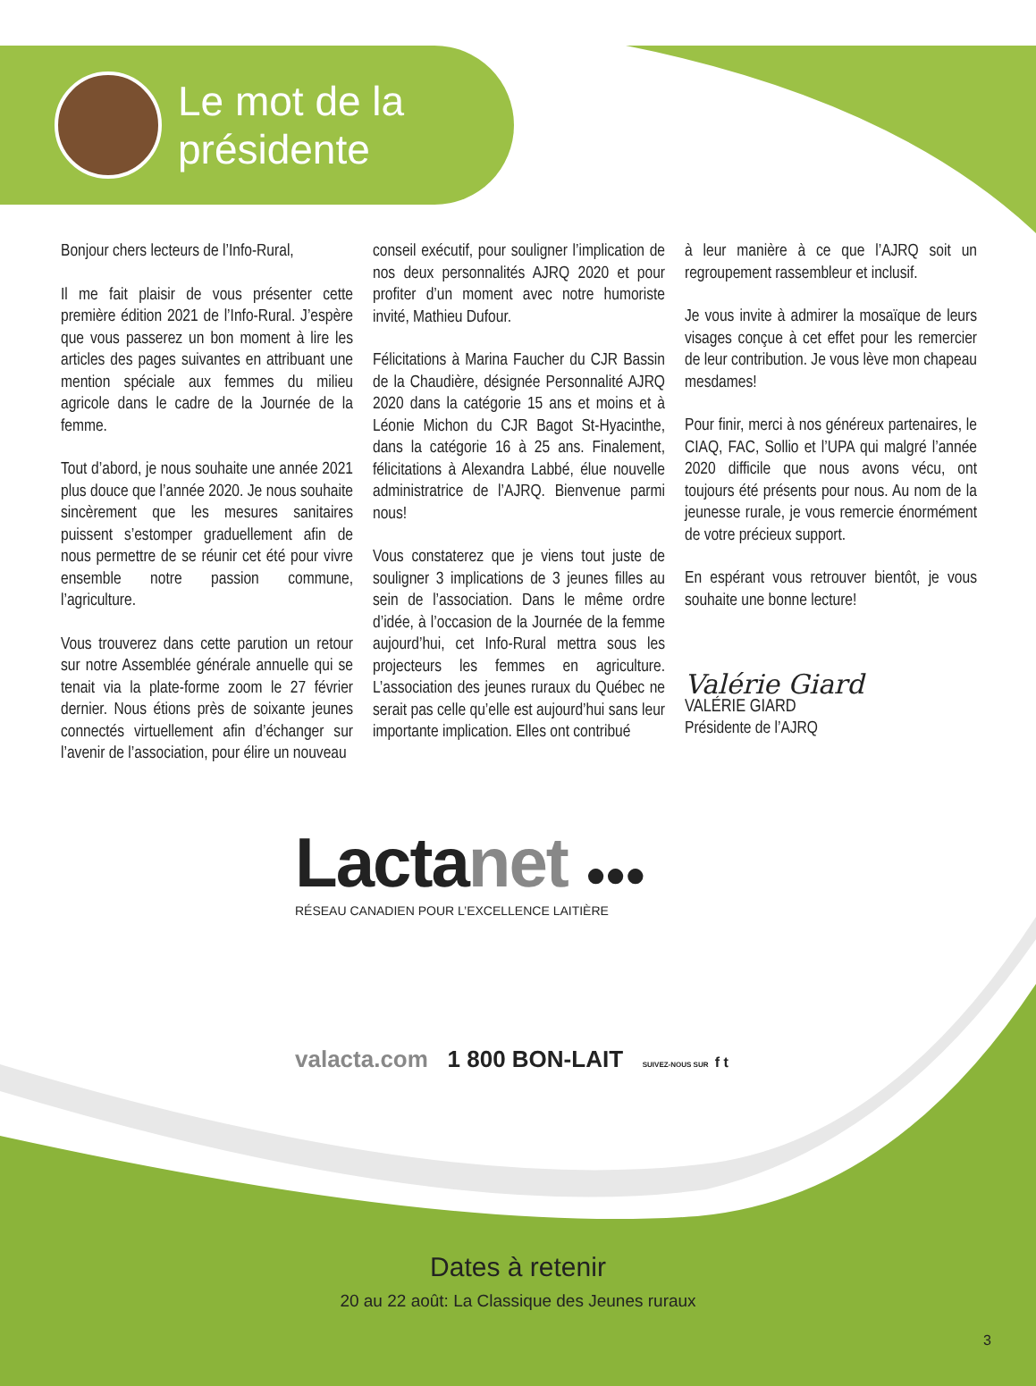Le mot de la
présidente
Bonjour chers lecteurs de l’Info-Rural,
Il me fait plaisir de vous présenter cette première édition 2021 de l’Info-Rural. J’espère que vous passerez un bon moment à lire les articles des pages suivantes en attribuant une mention spéciale aux femmes du milieu agricole dans le cadre de la Journée de la femme.
Tout d’abord, je nous souhaite une année 2021 plus douce que l’année 2020. Je nous souhaite sincèrement que les mesures sanitaires puissent s’estomper graduellement afin de nous permettre de se réunir cet été pour vivre ensemble notre passion commune, l’agriculture.
Vous trouverez dans cette parution un retour sur notre Assemblée générale annuelle qui se tenait via la plate-forme zoom le 27 février dernier. Nous étions près de soixante jeunes connectés virtuellement afin d’échanger sur l’avenir de l’association, pour élire un nouveau
conseil exécutif, pour souligner l’implication de nos deux personnalités AJRQ 2020 et pour profiter d’un moment avec notre humoriste invité, Mathieu Dufour.
Félicitations à Marina Faucher du CJR Bassin de la Chaudière, désignée Personnalité AJRQ 2020 dans la catégorie 15 ans et moins et à Léonie Michon du CJR Bagot St-Hyacinthe, dans la catégorie 16 à 25 ans. Finalement, félicitations à Alexandra Labbé, élue nouvelle administratrice de l’AJRQ. Bienvenue parmi nous!
Vous constaterez que je viens tout juste de souligner 3 implications de 3 jeunes filles au sein de l’association. Dans le même ordre d’idée, à l’occasion de la Journée de la femme aujourd’hui, cet Info-Rural mettra sous les projecteurs les femmes en agriculture. L’association des jeunes ruraux du Québec ne serait pas celle qu’elle est aujourd’hui sans leur importante implication. Elles ont contribué
à leur manière à ce que l’AJRQ soit un regroupement rassembleur et inclusif.
Je vous invite à admirer la mosaïque de leurs visages conçue à cet effet pour les remercier de leur contribution. Je vous lève mon chapeau mesdames!
Pour finir, merci à nos généreux partenaires, le CIAQ, FAC, Sollio et l’UPA qui malgré l’année 2020 difficile que nous avons vécu, ont toujours été présents pour nous. Au nom de la jeunesse rurale, je vous remercie énormément de votre précieux support.
En espérant vous retrouver bientôt, je vous souhaite une bonne lecture!
Valérie Giard
VALÉRIE GIARD
Présidente de l’AJRQ
Lactanet ●●●
RÉSEAU CANADIEN POUR L’EXCELLENCE LAITIÈRE
valacta.com 1 800 BON-LAIT SUIVEZ-NOUS SUR f t
Dates à retenir
20 au 22 août: La Classique des Jeunes ruraux
3